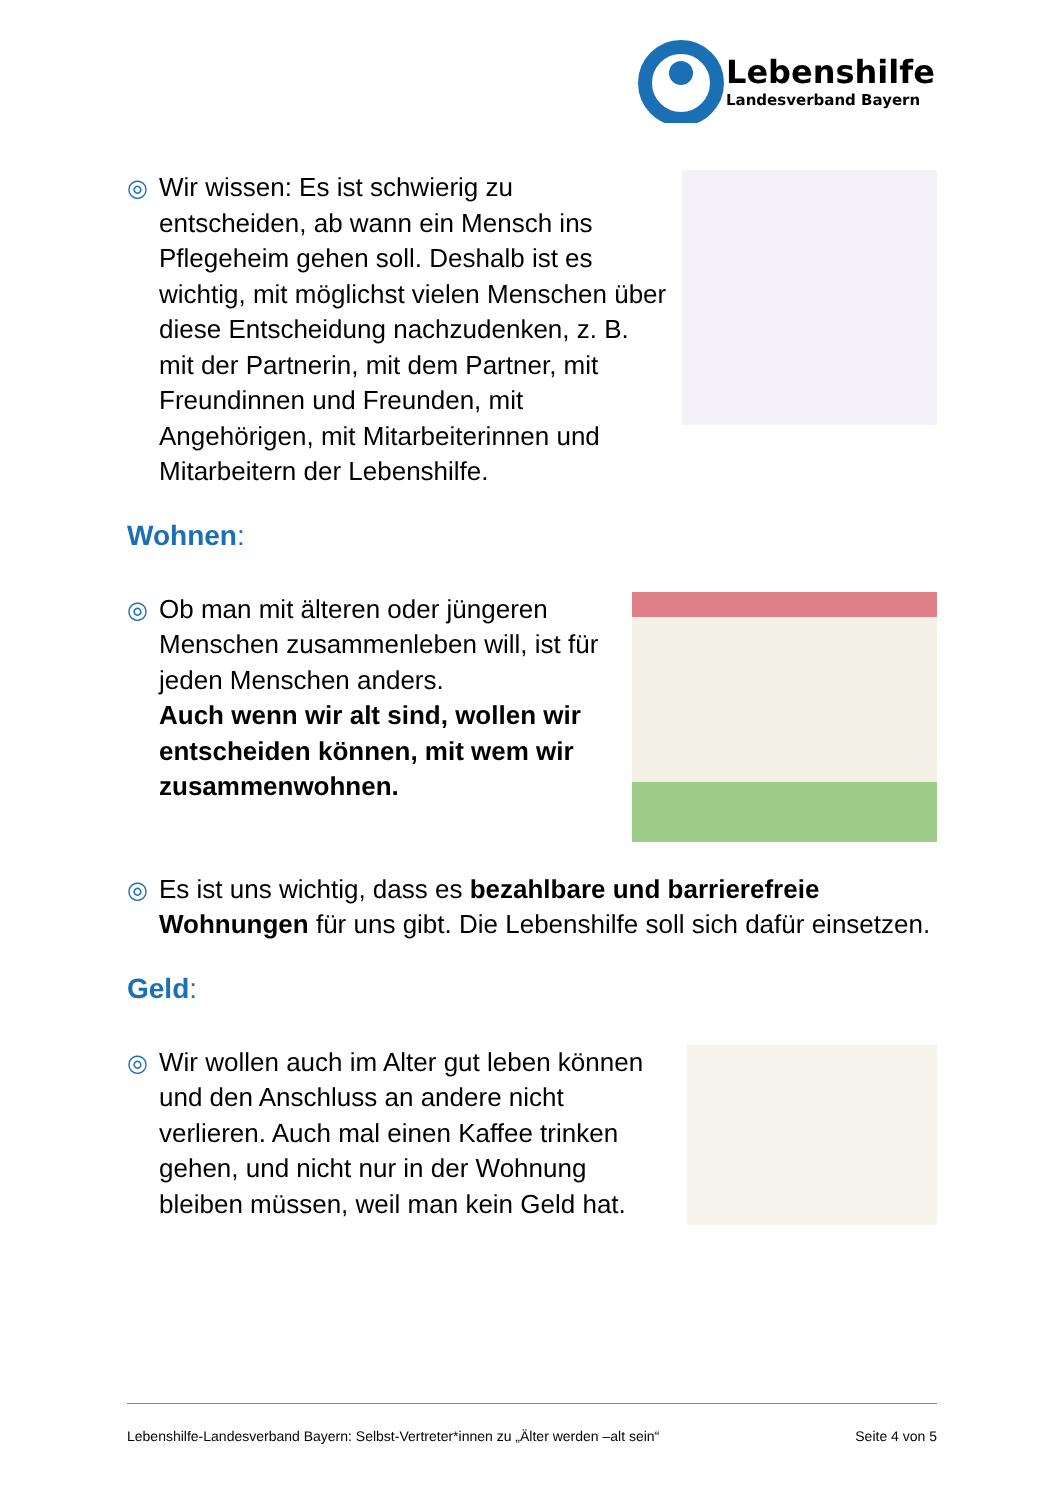Lebenshilfe
Landesverband Bayern
◎
Wir wissen: Es ist schwierig zu entscheiden, ab wann ein Mensch ins Pflegeheim gehen soll. Deshalb ist es wichtig, mit möglichst vielen Menschen über diese Entscheidung nachzudenken, z. B. mit der Partnerin, mit dem Partner, mit Freundinnen und Freunden, mit Angehörigen, mit Mitarbeiterinnen und Mitarbeitern der Lebenshilfe.
Wohnen:
◎
Ob man mit älteren oder jüngeren Menschen zusammenleben will, ist für jeden Menschen anders.
Auch wenn wir alt sind, wollen wir entscheiden können, mit wem wir zusammenwohnen.
◎
Es ist uns wichtig, dass es bezahlbare und barrierefreie Wohnungen für uns gibt. Die Lebenshilfe soll sich dafür einsetzen.
Geld:
◎
Wir wollen auch im Alter gut leben können und den Anschluss an andere nicht verlieren. Auch mal einen Kaffee trinken gehen, und nicht nur in der Wohnung bleiben müssen, weil man kein Geld hat.
Lebenshilfe-Landesverband Bayern: Selbst-Vertreter*innen zu „Älter werden –alt sein“ Seite 4 von 5